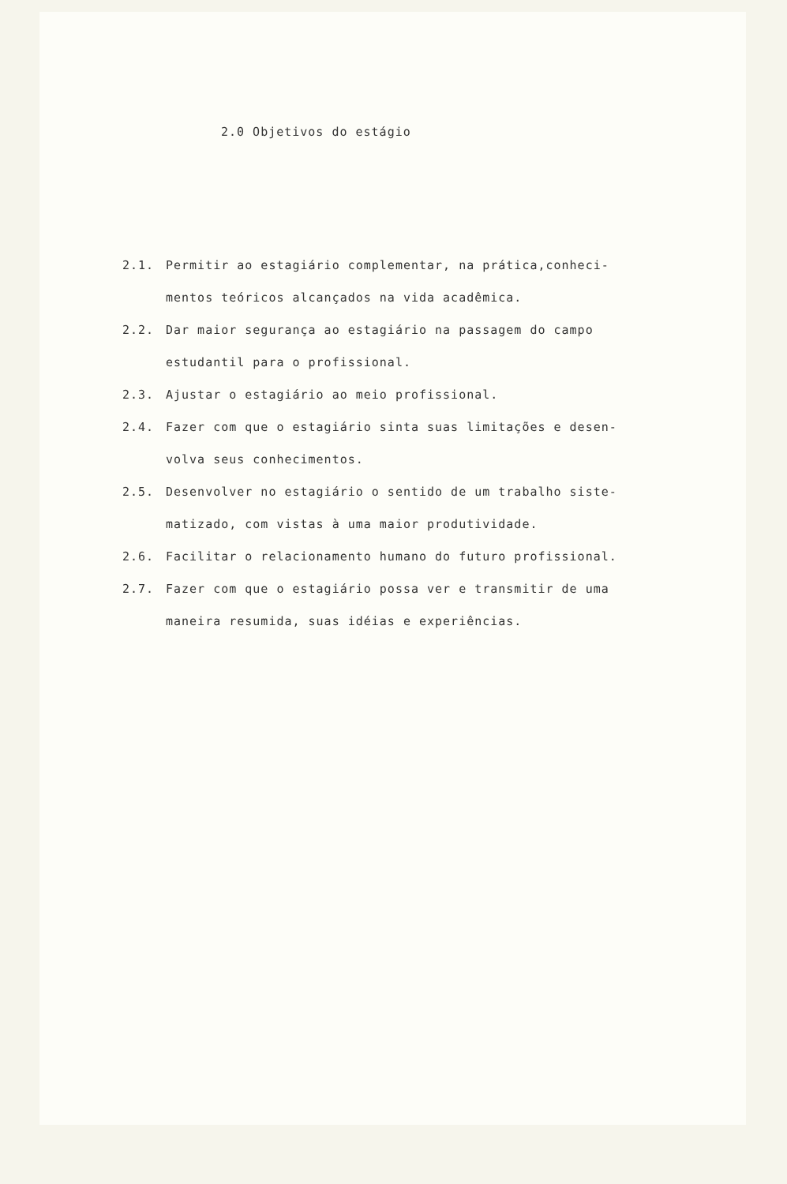2.0 Objetivos do estágio
2.1. Permitir ao estagiário complementar, na prática,conheci-mentos teóricos alcançados na vida acadêmica.
2.2. Dar maior segurança ao estagiário na passagem do campo estudantil para o profissional.
2.3. Ajustar o estagiário ao meio profissional.
2.4. Fazer com que o estagiário sinta suas limitações e desen-volva seus conhecimentos.
2.5. Desenvolver no estagiário o sentido de um trabalho siste-matizado, com vistas à uma maior produtividade.
2.6. Facilitar o relacionamento humano do futuro profissional.
2.7. Fazer com que o estagiário possa ver e transmitir de uma maneira resumida, suas idéias e experiências.